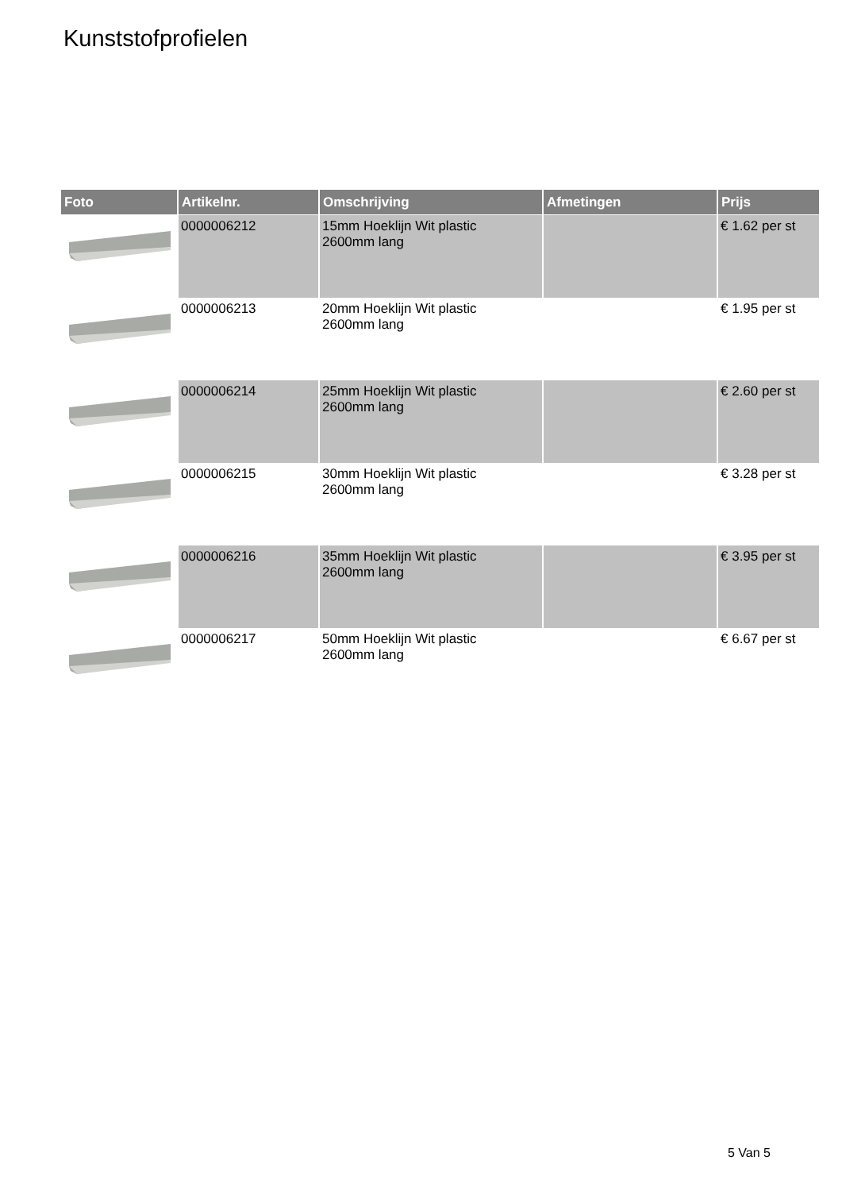Kunststofprofielen
| Foto | Artikelnr. | Omschrijving | Afmetingen | Prijs |
| --- | --- | --- | --- | --- |
| | 0000006212 | 15mm Hoeklijn Wit plastic 2600mm lang | | € 1.62 per st |
| | 0000006213 | 20mm Hoeklijn Wit plastic 2600mm lang | | € 1.95 per st |
| | 0000006214 | 25mm Hoeklijn Wit plastic 2600mm lang | | € 2.60 per st |
| | 0000006215 | 30mm Hoeklijn Wit plastic 2600mm lang | | € 3.28 per st |
| | 0000006216 | 35mm Hoeklijn Wit plastic 2600mm lang | | € 3.95 per st |
| | 0000006217 | 50mm Hoeklijn Wit plastic 2600mm lang | | € 6.67 per st |
5 Van 5